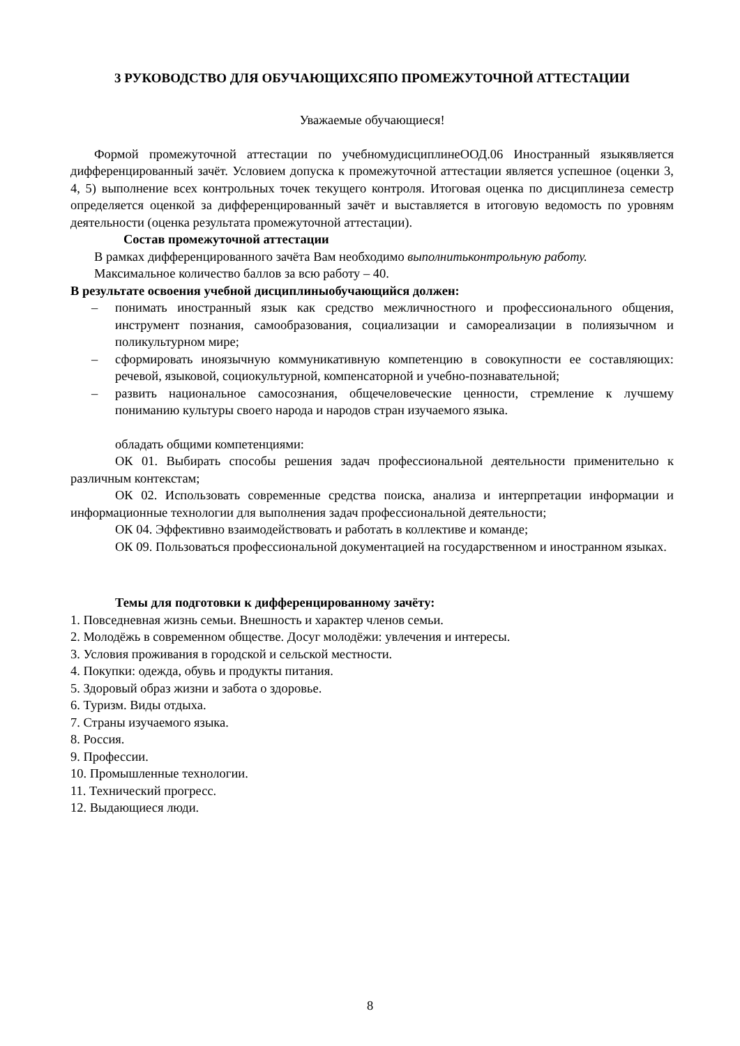3 РУКОВОДСТВО ДЛЯ ОБУЧАЮЩИХСЯПО ПРОМЕЖУТОЧНОЙ АТТЕСТАЦИИ
Уважаемые обучающиеся!
Формой промежуточной аттестации по учебномудисциплинеООД.06 Иностранный языкявляется дифференцированный зачёт. Условием допуска к промежуточной аттестации является успешное (оценки 3, 4, 5) выполнение всех контрольных точек текущего контроля. Итоговая оценка по дисциплинеза семестр определяется оценкой за дифференцированный зачёт и выставляется в итоговую ведомость по уровням деятельности (оценка результата промежуточной аттестации).
Состав промежуточной аттестации
В рамках дифференцированного зачёта Вам необходимо выполнитьконтрольную работу.
Максимальное количество баллов за всю работу – 40.
В результате освоения учебной дисциплиныобучающийся должен:
– понимать иностранный язык как средство межличностного и профессионального общения, инструмент познания, самообразования, социализации и самореализации в полиязычном и поликультурном мире;
– сформировать иноязычную коммуникативную компетенцию в совокупности ее составляющих: речевой, языковой, социокультурной, компенсаторной и учебно-познавательной;
– развить национальное самосознания, общечеловеческие ценности, стремление к лучшему пониманию культуры своего народа и народов стран изучаемого языка.
обладать общими компетенциями:
ОК 01. Выбирать способы решения задач профессиональной деятельности применительно к различным контекстам;
ОК 02. Использовать современные средства поиска, анализа и интерпретации информации и информационные технологии для выполнения задач профессиональной деятельности;
ОК 04. Эффективно взаимодействовать и работать в коллективе и команде;
ОК 09. Пользоваться профессиональной документацией на государственном и иностранном языках.
Темы для подготовки к дифференцированному зачёту:
1. Повседневная жизнь семьи. Внешность и характер членов семьи.
2. Молодёжь в современном обществе. Досуг молодёжи: увлечения и интересы.
3. Условия проживания в городской и сельской местности.
4. Покупки: одежда, обувь и продукты питания.
5. Здоровый образ жизни и забота о здоровье.
6. Туризм. Виды отдыха.
7. Страны изучаемого языка.
8. Россия.
9. Профессии.
10. Промышленные технологии.
11. Технический прогресс.
12. Выдающиеся люди.
8